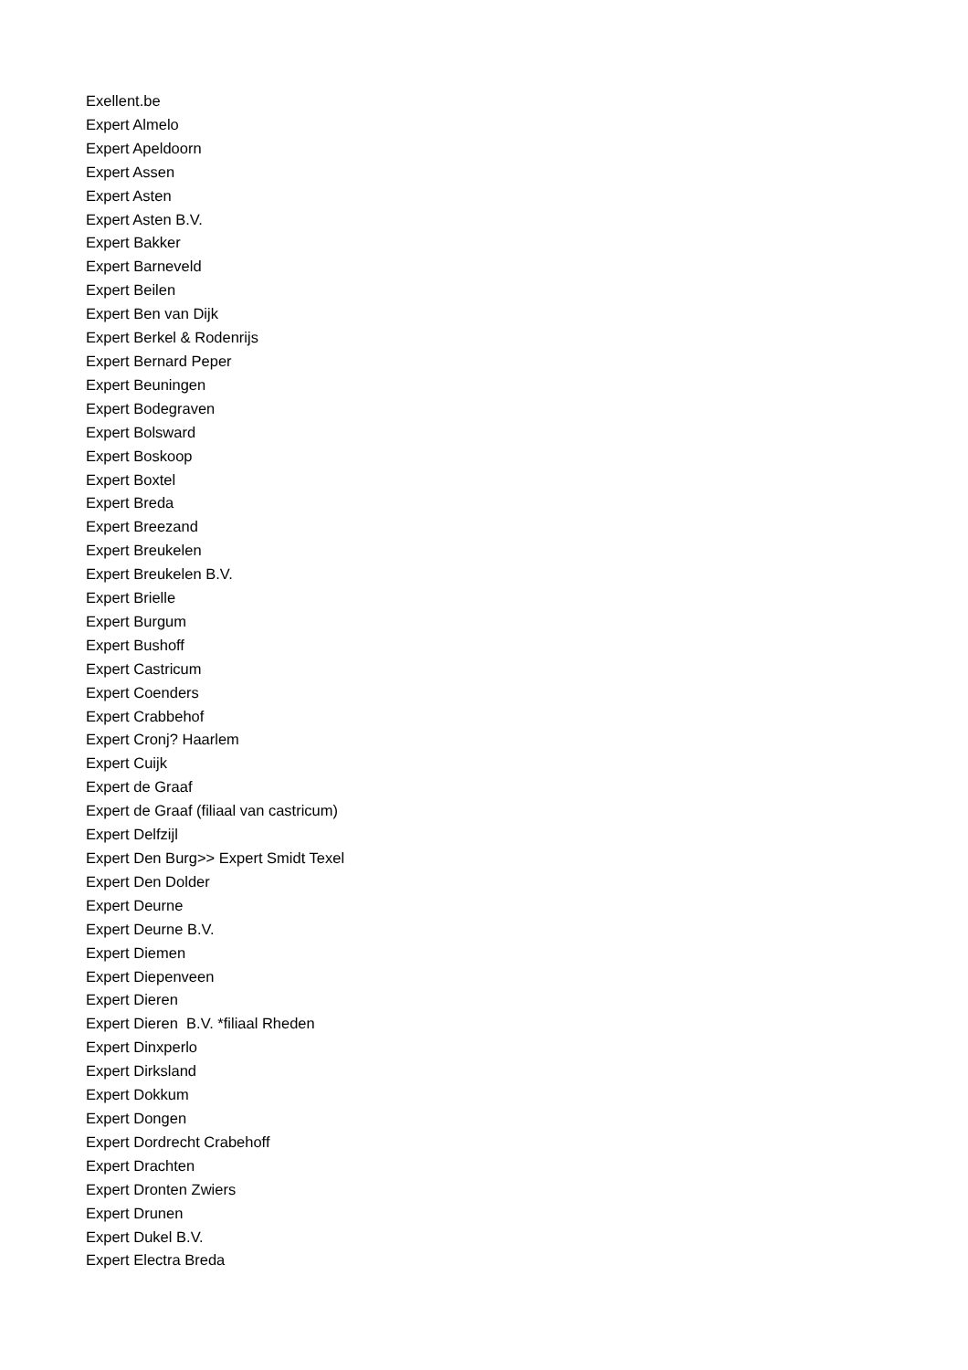Exellent.be Expert Almelo Expert Apeldoorn Expert Assen Expert Asten Expert Asten B.V. Expert Bakker Expert Barneveld Expert Beilen Expert Ben van Dijk Expert Berkel & Rodenrijs Expert Bernard Peper Expert Beuningen Expert Bodegraven Expert Bolsward Expert Boskoop Expert Boxtel Expert Breda Expert Breezand Expert Breukelen Expert Breukelen B.V. Expert Brielle Expert Burgum Expert Bushoff Expert Castricum Expert Coenders Expert Crabbehof Expert Cronj? Haarlem Expert Cuijk Expert de Graaf Expert de Graaf (filiaal van castricum) Expert Delfzijl Expert Den Burg>> Expert Smidt Texel Expert Den Dolder Expert Deurne Expert Deurne B.V. Expert Diemen Expert Diepenveen Expert Dieren Expert Dieren B.V. *filiaal Rheden Expert Dinxperlo Expert Dirksland Expert Dokkum Expert Dongen Expert Dordrecht Crabehoff Expert Drachten Expert Dronten Zwiers Expert Drunen Expert Dukel B.V. Expert Electra Breda